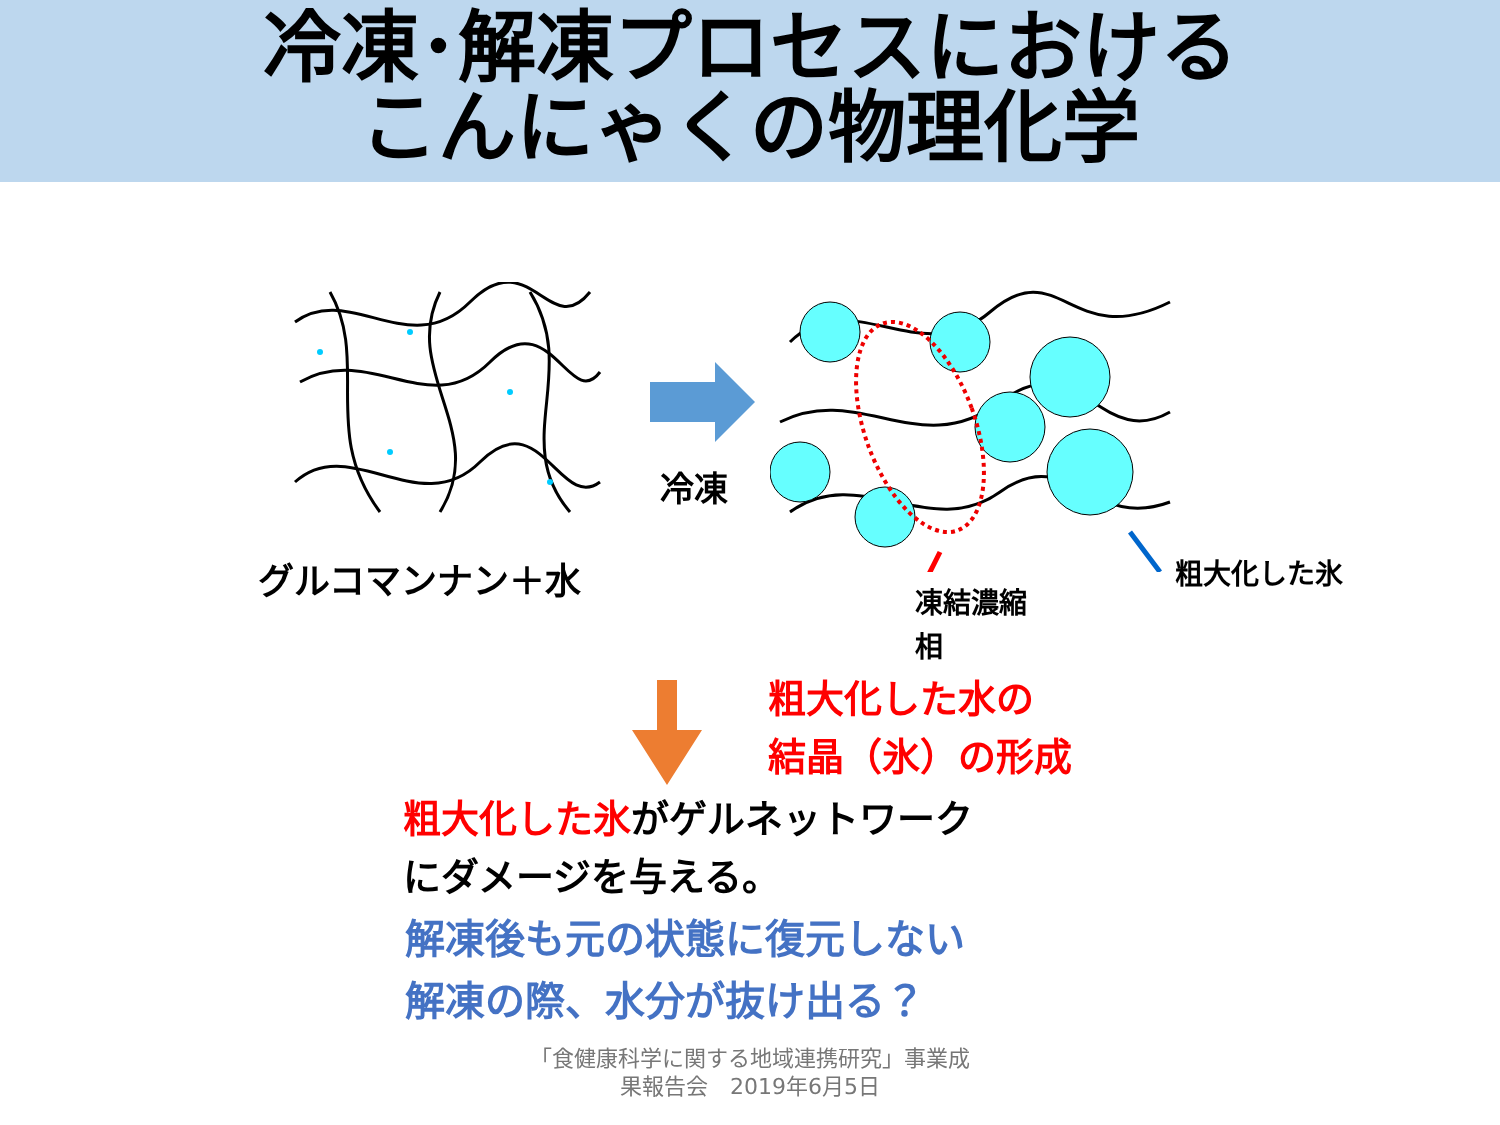冷凍･解凍プロセスにおける
こんにゃくの物理化学
グルコマンナン＋水
冷凍
粗大化した氷
凍結濃縮
相
粗大化した水の
結晶（氷）の形成
粗大化した氷がゲルネットワーク
にダメージを与える。
解凍後も元の状態に復元しない
解凍の際、水分が抜け出る？
「食健康科学に関する地域連携研究」事業成
果報告会　2019年6月5日